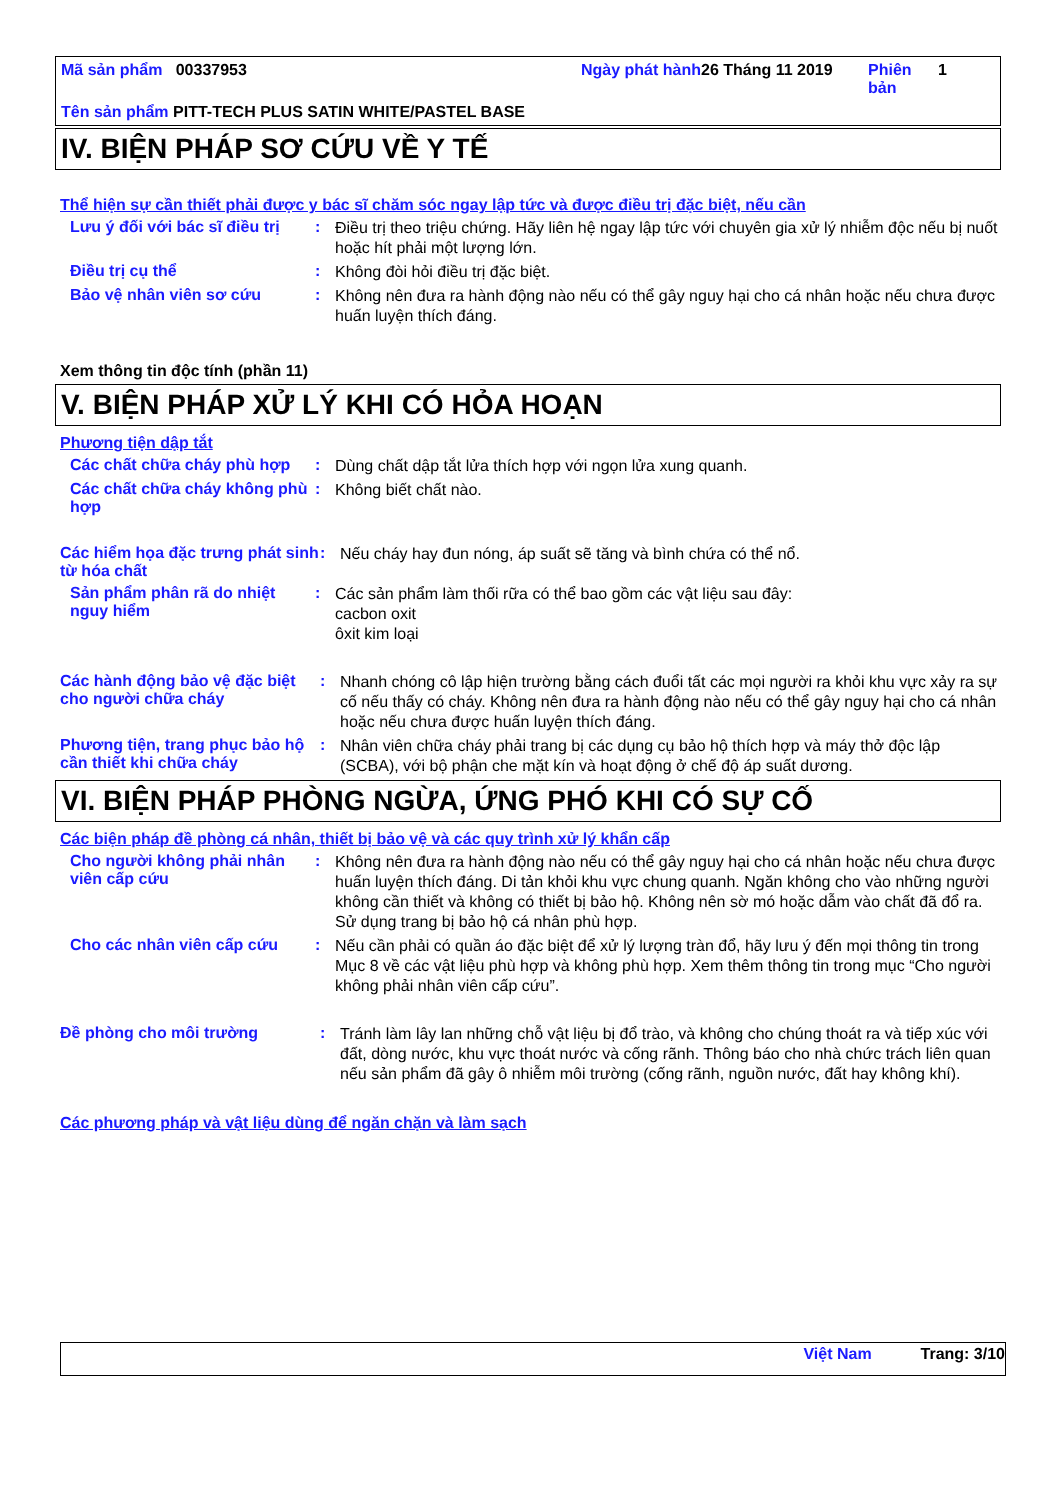Mã sản phẩm 00337953 Ngày phát hành
26 Tháng 11 2019 Phiên bản
1
Tên sản phẩm PITT-TECH PLUS SATIN WHITE/PASTEL BASE
IV. BIỆN PHÁP SƠ CỨU VỀ Y TẾ
Thể hiện sự cần thiết phải được y bác sĩ chăm sóc ngay lập tức và được điều trị đặc biệt, nếu cần
Lưu ý đối với bác sĩ điều trị
:
Điều trị theo triệu chứng. Hãy liên hệ ngay lập tức với chuyên gia xử lý nhiễm độc nếu bị nuốt hoặc hít phải một lượng lớn.
Điều trị cụ thể :
Không đòi hỏi điều trị đặc biệt.
Bảo vệ nhân viên sơ cứu :
Không nên đưa ra hành động nào nếu có thể gây nguy hại cho cá nhân hoặc nếu chưa được huấn luyện thích đáng.
Xem thông tin độc tính (phần 11)
V. BIỆN PHÁP XỬ LÝ KHI CÓ HỎA HOẠN
Phương tiện dập tắt
Các chất chữa cháy phù hợp
:
Dùng chất dập tắt lửa thích hợp với ngọn lửa xung quanh.
Các chất chữa cháy không phù hợp
:
Không biết chất nào.
Các hiểm họa đặc trưng phát sinh từ hóa chất
:
Nếu cháy hay đun nóng, áp suất sẽ tăng và bình chứa có thể nổ.
Sản phẩm phân rã do nhiệt nguy hiểm
:
Các sản phẩm làm thối rữa có thể bao gồm các vật liệu sau đây:
cacbon oxit
ôxit kim loại
Các hành động bảo vệ đặc biệt cho người chữa cháy
:
Nhanh chóng cô lập hiện trường bằng cách đuổi tất các mọi người ra khỏi khu vực xảy ra sự cố nếu thấy có cháy. Không nên đưa ra hành động nào nếu có thể gây nguy hại cho cá nhân hoặc nếu chưa được huấn luyện thích đáng.
Phương tiện, trang phục bảo hộ cần thiết khi chữa cháy
:
Nhân viên chữa cháy phải trang bị các dụng cụ bảo hộ thích hợp và máy thở độc lập (SCBA), với bộ phận che mặt kín và hoạt động ở chế độ áp suất dương.
VI. BIỆN PHÁP PHÒNG NGỪA, ỨNG PHÓ KHI CÓ SỰ CỐ
Các biện pháp đề phòng cá nhân, thiết bị bảo vệ và các quy trình xử lý khẩn cấp
Cho người không phải nhân viên cấp cứu
:
Không nên đưa ra hành động nào nếu có thể gây nguy hại cho cá nhân hoặc nếu chưa được huấn luyện thích đáng. Di tản khỏi khu vực chung quanh. Ngăn không cho vào những người không cần thiết và không có thiết bị bảo hộ. Không nên sờ mó hoặc dẫm vào chất đã đổ ra. Sử dụng trang bị bảo hộ cá nhân phù hợp.
Cho các nhân viên cấp cứu :
Nếu cần phải có quần áo đặc biệt để xử lý lượng tràn đổ, hãy lưu ý đến mọi thông tin trong Mục 8 về các vật liệu phù hợp và không phù hợp. Xem thêm thông tin trong mục “Cho người không phải nhân viên cấp cứu”.
Đề phòng cho môi trường :
Tránh làm lây lan những chỗ vật liệu bị đổ trào, và không cho chúng thoát ra và tiếp xúc với đất, dòng nước, khu vực thoát nước và cống rãnh. Thông báo cho nhà chức trách liên quan nếu sản phẩm đã gây ô nhiễm môi trường (cống rãnh, nguồn nước, đất hay không khí).
Các phương pháp và vật liệu dùng để ngăn chặn và làm sạch
Việt Nam Trang: 3/10